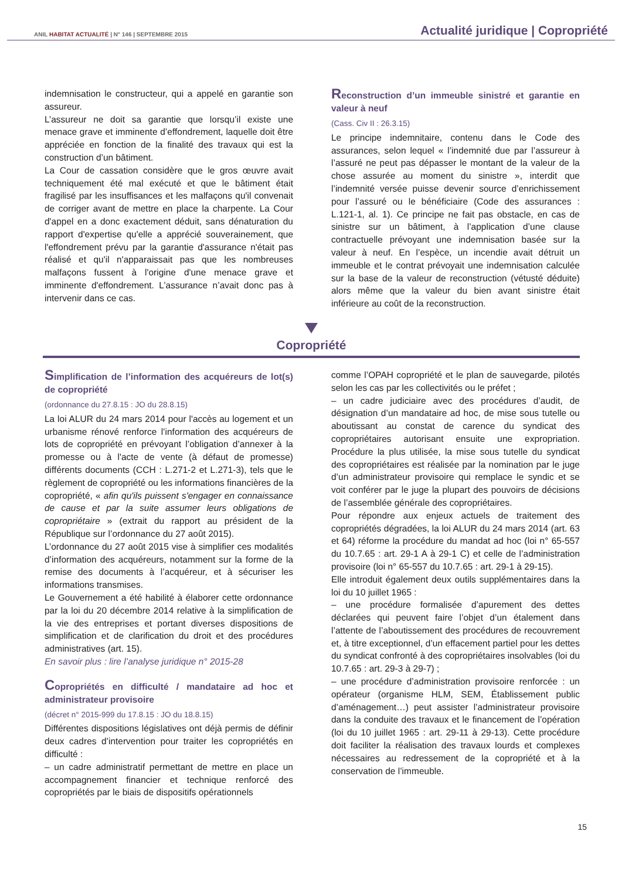ANIL HABITAT ACTUALITÉ | N° 146 | SEPTEMBRE 2015
Actualité juridique | Copropriété
indemnisation le constructeur, qui a appelé en garantie son assureur.
L’assureur ne doit sa garantie que lorsqu’il existe une menace grave et imminente d’effondrement, laquelle doit être appréciée en fonction de la finalité des travaux qui est la construction d’un bâtiment.
La Cour de cassation considère que le gros œuvre avait techniquement été mal exécuté et que le bâtiment était fragilisé par les insuffisances et les malfaçons qu'il convenait de corriger avant de mettre en place la charpente. La Cour d'appel en a donc exactement déduit, sans dénaturation du rapport d'expertise qu'elle a apprécié souverainement, que l'effondrement prévu par la garantie d'assurance n'était pas réalisé et qu'il n'apparaissait pas que les nombreuses malfaçons fussent à l'origine d'une menace grave et imminente d'effondrement. L’assurance n’avait donc pas à intervenir dans ce cas.
Reconstruction d’un immeuble sinistré et garantie en valeur à neuf
(Cass. Civ II : 26.3.15)
Le principe indemnitaire, contenu dans le Code des assurances, selon lequel « l’indemnité due par l’assureur à l’assuré ne peut pas dépasser le montant de la valeur de la chose assurée au moment du sinistre », interdit que l’indemnité versée puisse devenir source d’enrichissement pour l’assuré ou le bénéficiaire (Code des assurances : L.121-1, al. 1). Ce principe ne fait pas obstacle, en cas de sinistre sur un bâtiment, à l’application d’une clause contractuelle prévoyant une indemnisation basée sur la valeur à neuf. En l’espèce, un incendie avait détruit un immeuble et le contrat prévoyait une indemnisation calculée sur la base de la valeur de reconstruction (vétusté déduite) alors même que la valeur du bien avant sinistre était inférieure au coût de la reconstruction.
Copropriété
Simplification de l’information des acquéreurs de lot(s) de copropriété
(ordonnance du 27.8.15 : JO du 28.8.15)
La loi ALUR du 24 mars 2014 pour l'accès au logement et un urbanisme rénové renforce l’information des acquéreurs de lots de copropriété en prévoyant l’obligation d’annexer à la promesse ou à l'acte de vente (à défaut de promesse) différents documents (CCH : L.271-2 et L.271-3), tels que le règlement de copropriété ou les informations financières de la copropriété, « afin qu'ils puissent s'engager en connaissance de cause et par la suite assumer leurs obligations de copropriétaire » (extrait du rapport au président de la République sur l’ordonnance du 27 août 2015).
L’ordonnance du 27 août 2015 vise à simplifier ces modalités d’information des acquéreurs, notamment sur la forme de la remise des documents à l’acquéreur, et à sécuriser les informations transmises.
Le Gouvernement a été habilité à élaborer cette ordonnance par la loi du 20 décembre 2014 relative à la simplification de la vie des entreprises et portant diverses dispositions de simplification et de clarification du droit et des procédures administratives (art. 15).
En savoir plus : lire l’analyse juridique n° 2015-28
Copropriétés en difficulté / mandataire ad hoc et administrateur provisoire
(décret n° 2015-999 du 17.8.15 : JO du 18.8.15)
Différentes dispositions législatives ont déjà permis de définir deux cadres d’intervention pour traiter les copropriétés en difficulté :
– un cadre administratif permettant de mettre en place un accompagnement financier et technique renforcé des copropriétés par le biais de dispositifs opérationnels
comme l’OPAH copropriété et le plan de sauvegarde, pilotés selon les cas par les collectivités ou le préfet ;
– un cadre judiciaire avec des procédures d’audit, de désignation d’un mandataire ad hoc, de mise sous tutelle ou aboutissant au constat de carence du syndicat des copropriétaires autorisant ensuite une expropriation. Procédure la plus utilisée, la mise sous tutelle du syndicat des copropriétaires est réalisée par la nomination par le juge d’un administrateur provisoire qui remplace le syndic et se voit conférer par le juge la plupart des pouvoirs de décisions de l’assemblée générale des copropriétaires.
Pour répondre aux enjeux actuels de traitement des copropriétés dégradées, la loi ALUR du 24 mars 2014 (art. 63 et 64) réforme la procédure du mandat ad hoc (loi n° 65-557 du 10.7.65 : art. 29-1 A à 29-1 C) et celle de l’administration provisoire (loi n° 65-557 du 10.7.65 : art. 29-1 à 29-15).
Elle introduit également deux outils supplémentaires dans la loi du 10 juillet 1965 :
– une procédure formalisée d’apurement des dettes déclarées qui peuvent faire l’objet d’un étalement dans l’attente de l’aboutissement des procédures de recouvrement et, à titre exceptionnel, d’un effacement partiel pour les dettes du syndicat confronté à des copropriétaires insolvables (loi du 10.7.65 : art. 29-3 à 29-7) ;
– une procédure d’administration provisoire renforcée : un opérateur (organisme HLM, SEM, Établissement public d’aménagement…) peut assister l’administrateur provisoire dans la conduite des travaux et le financement de l’opération (loi du 10 juillet 1965 : art. 29-11 à 29-13). Cette procédure doit faciliter la réalisation des travaux lourds et complexes nécessaires au redressement de la copropriété et à la conservation de l’immeuble.
15